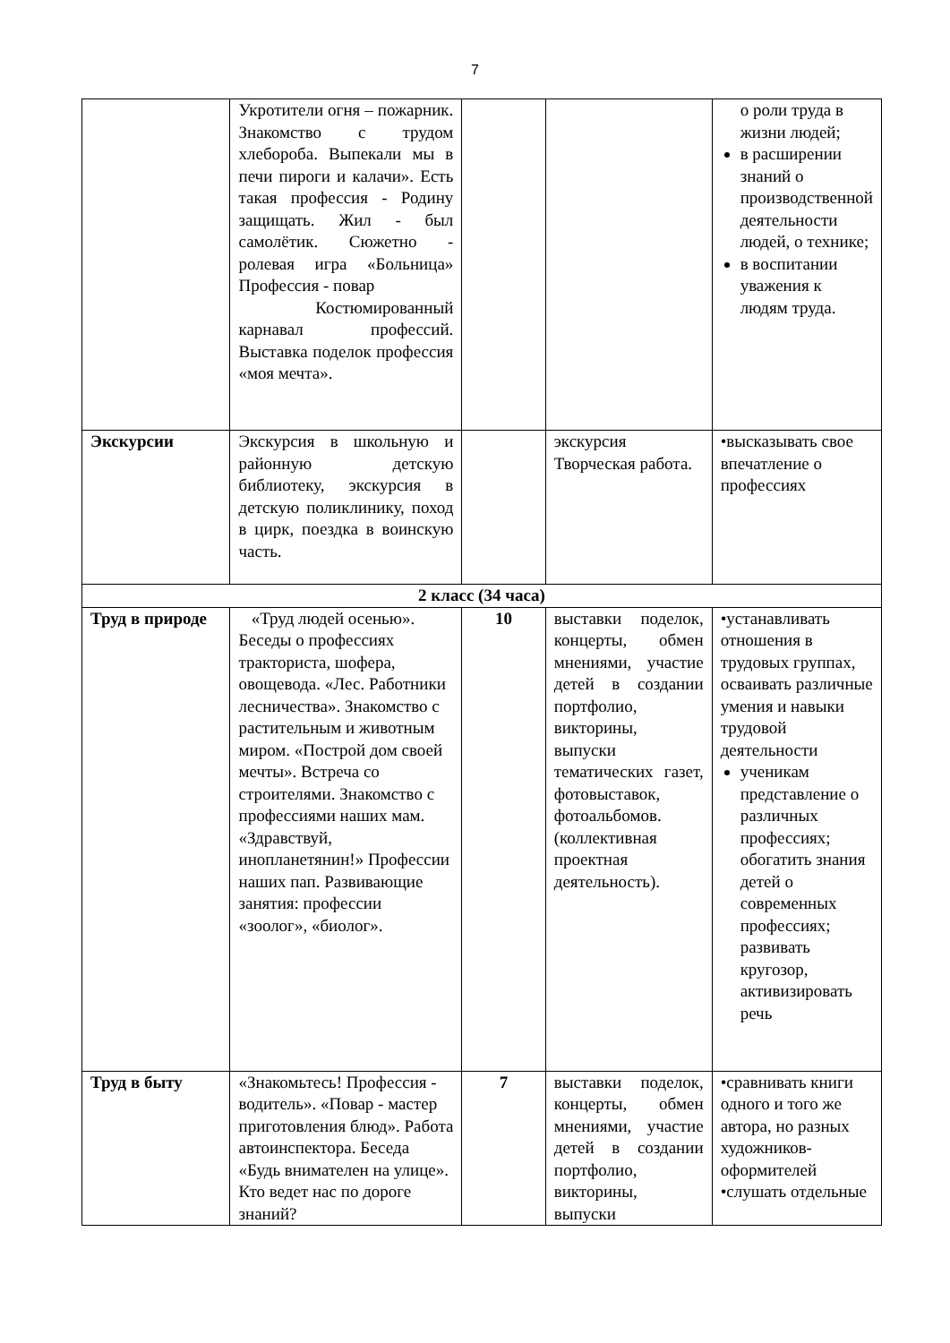7
| | Укротители огня – пожарник. Знакомство с трудом хлебороба. Выпекали мы в печи пироги и калачи». Есть такая профессия - Родину защищать. Жил - был самолётик. Сюжетно - ролевая игра «Больница» Профессия - повар Костюмированный карнавал профессий. Выставка поделок профессия «моя мечта». | | | о роли труда в жизни людей; в расширении знаний о производственной деятельности людей, о технике; в воспитании уважения к людям труда. |
| Экскурсии | Экскурсия в школьную и районную детскую библиотеку, экскурсия в детскую поликлинику, поход в цирк, поездка в воинскую часть. | | экскурсия Творческая работа. | •высказывать свое впечатление о профессиях |
| 2 класс (34 часа) | | | | |
| Труд в природе | «Труд людей осенью». Беседы о профессиях тракториста, шофера, овощевода. «Лес. Работники лесничества». Знакомство с растительным и животным миром. «Построй дом своей мечты». Встреча со строителями. Знакомство с профессиями наших мам. «Здравствуй, инопланетянин!» Профессии наших пап. Развивающие занятия: профессии «зоолог», «биолог». | 10 | выставки поделок, концерты, обмен мнениями, участие детей в создании портфолио, викторины, выпуски тематических газет, фотовыставок, фотоальбомов. (коллективная проектная деятельность). | •устанавливать отношения в трудовых группах, осваивать различные умения и навыки трудовой деятельности ученикам представление о различных профессиях; обогатить знания детей о современных профессиях; развивать кругозор, активизировать речь |
| Труд в быту | «Знакомьтесь! Профессия - водитель». «Повар - мастер приготовления блюд». Работа автоинспектора. Беседа «Будь внимателен на улице». Кто ведет нас по дороге знаний? | 7 | выставки поделок, концерты, обмен мнениями, участие детей в создании портфолио, викторины, выпуски | •сравнивать книги одного и того же автора, но разных художников-оформителей •слушать отдельные |